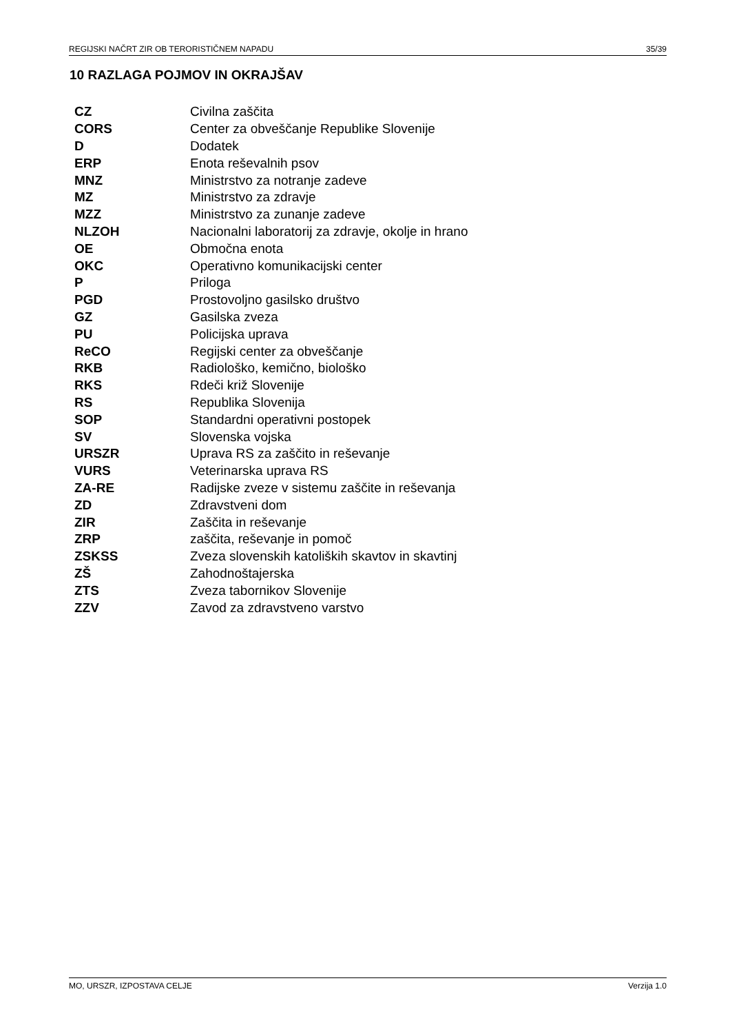REGIJSKI NAČRT ZIR OB TERORISTIČNEM NAPADU 35/39
10 RAZLAGA POJMOV IN OKRAJŠAV
| CZ | Civilna zaščita |
| CORS | Center za obveščanje Republike Slovenije |
| D | Dodatek |
| ERP | Enota reševalnih psov |
| MNZ | Ministrstvo za notranje zadeve |
| MZ | Ministrstvo za zdravje |
| MZZ | Ministrstvo za zunanje zadeve |
| NLZOH | Nacionalni laboratorij za zdravje, okolje in hrano |
| OE | Območna enota |
| OKC | Operativno komunikacijski center |
| P | Priloga |
| PGD | Prostovoljno gasilsko društvo |
| GZ | Gasilska zveza |
| PU | Policijska uprava |
| ReCO | Regijski center za obveščanje |
| RKB | Radiološko, kemično, biološko |
| RKS | Rdeči križ Slovenije |
| RS | Republika Slovenija |
| SOP | Standardni operativni postopek |
| SV | Slovenska vojska |
| URSZR | Uprava RS za zaščito in reševanje |
| VURS | Veterinarska uprava RS |
| ZA-RE | Radijske zveze v sistemu zaščite in reševanja |
| ZD | Zdravstveni dom |
| ZIR | Zaščita in reševanje |
| ZRP | zaščita, reševanje in pomoč |
| ZSKSS | Zveza slovenskih katoliških skavtov in skavtinj |
| ZŠ | Zahodnoštajerska |
| ZTS | Zveza tabornikov Slovenije |
| ZZV | Zavod za zdravstveno varstvo |
MO, URSZR, IZPOSTAVA CELJE Verzija 1.0